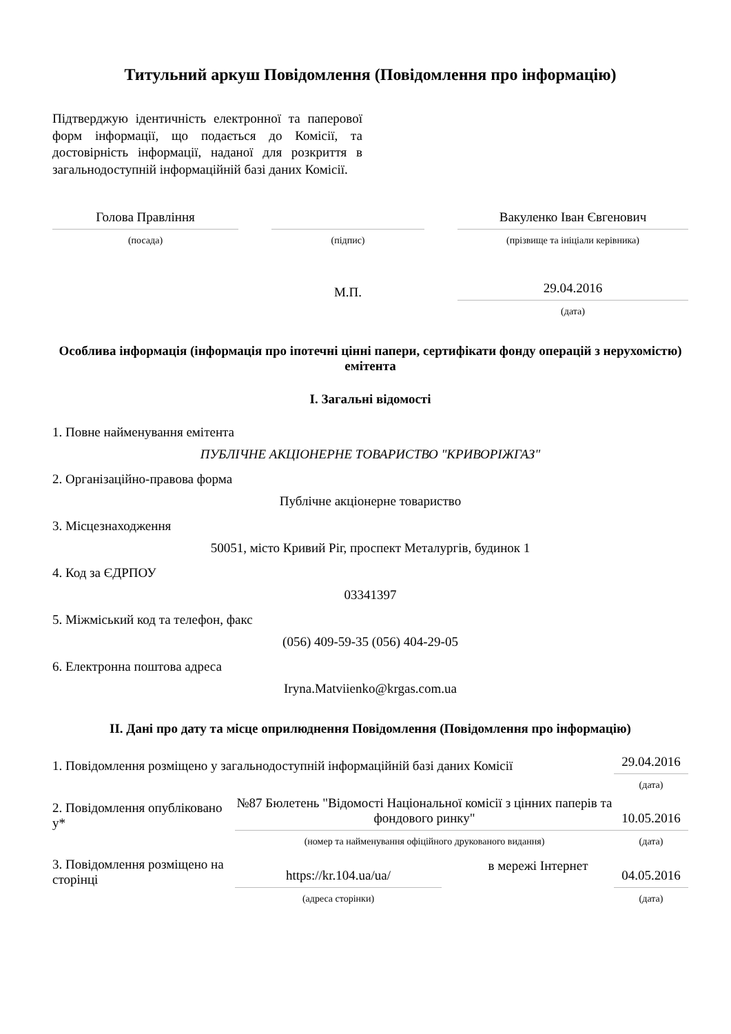Титульний аркуш Повідомлення (Повідомлення про інформацію)
Підтверджую ідентичність електронної та паперової форм інформації, що подається до Комісії, та достовірність інформації, наданої для розкриття в загальнодоступній інформаційній базі даних Комісії.
| Голова Правління | | | | Вакуленко Іван Євгенович |
| (посада) | | (підпис) | | (прізвище та ініціали керівника) |
| | | М.П. | | 29.04.2016 |
| | | | | (дата) |
Особлива інформація (інформація про іпотечні цінні папери, сертифікати фонду операцій з нерухомістю) емітента
I. Загальні відомості
1. Повне найменування емітента
ПУБЛІЧНЕ АКЦІОНЕРНЕ ТОВАРИСТВО "КРИВОРІЖГАЗ"
2. Організаційно-правова форма
Публічне акціонерне товариство
3. Місцезнаходження
50051, місто Кривий Ріг, проспект Металургів, будинок 1
4. Код за ЄДРПОУ
03341397
5. Міжміський код та телефон, факс
(056) 409-59-35 (056) 404-29-05
6. Електронна поштова адреса
Iryna.Matviienko@krgas.com.ua
II. Дані про дату та місце оприлюднення Повідомлення (Повідомлення про інформацію)
| 1. Повідомлення розміщено у загальнодоступній інформаційній базі даних Комісії | | | | 29.04.2016 |
| | | | | (дата) |
| 2. Повідомлення опубліковано у* | №87 Бюлетень "Відомості Національної комісії з цінних паперів та фондового ринку" | | | 10.05.2016 |
| | (номер та найменування офіційного друкованого видання) | | | (дата) |
| 3. Повідомлення розміщено на сторінці | https://kr.104.ua/ua/ | | в мережі Інтернет | 04.05.2016 |
| | (адреса сторінки) | | | (дата) |